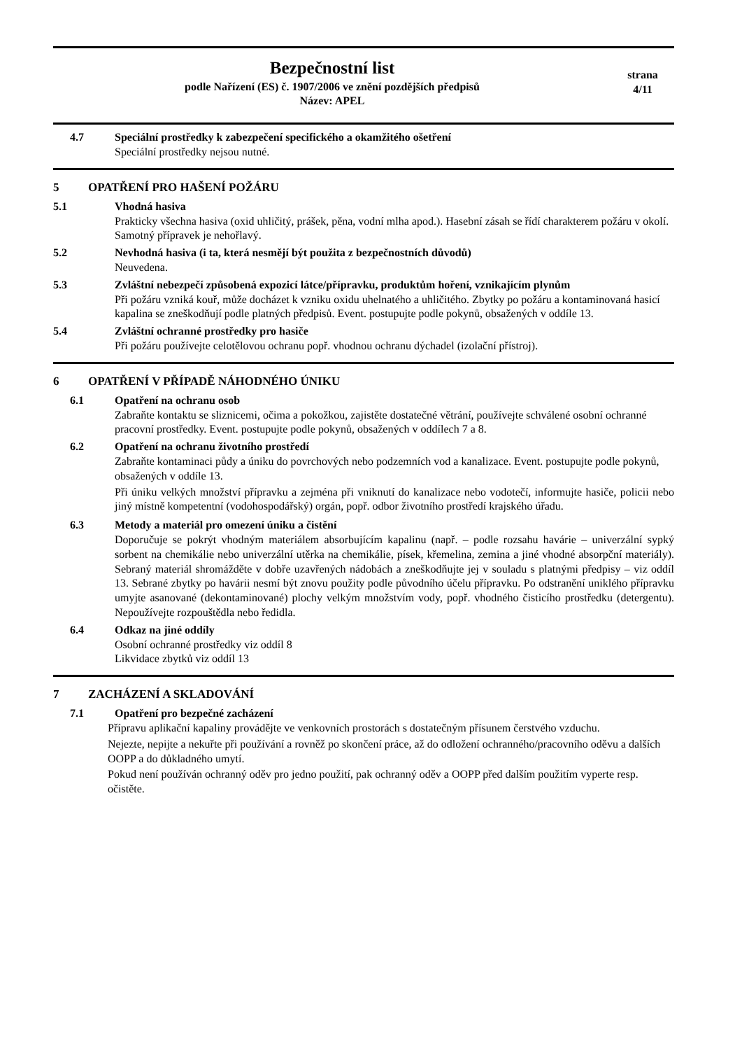Bezpečnostní list
podle Nařízení (ES) č. 1907/2006 ve znění pozdějších předpisů
Název: APEL
strana
4/11
4.7 Speciální prostředky k zabezpečení specifického a okamžitého ošetření
Speciální prostředky nejsou nutné.
5 OPATŘENÍ PRO HAŠENÍ POŽÁRU
5.1 Vhodná hasiva
Prakticky všechna hasiva (oxid uhličitý, prášek, pěna, vodní mlha apod.). Hasební zásah se řídí charakterem požáru v okolí. Samotný přípravek je nehořlavý.
5.2 Nevhodná hasiva (i ta, která nesmějí být použita z bezpečnostních důvodů)
Neuvedena.
5.3 Zvláštní nebezpečí způsobená expozicí látce/přípravku, produktům hoření, vznikajícím plynům
Při požáru vzniká kouř, může docházet k vzniku oxidu uhelnatého a uhličitého. Zbytky po požáru a kontaminovaná hasicí kapalina se zneškodňují podle platných předpisů. Event. postupujte podle pokynů, obsažených v oddíle 13.
5.4 Zvláštní ochranné prostředky pro hasiče
Při požáru používejte celotělovou ochranu popř. vhodnou ochranu dýchadel (izolační přístroj).
6 OPATŘENÍ V PŘÍPADĚ NÁHODNÉHO ÚNIKU
6.1 Opatření na ochranu osob
Zabraňte kontaktu se sliznicemi, očima a pokožkou, zajistěte dostatečné větrání, používejte schválené osobní ochranné pracovní prostředky. Event. postupujte podle pokynů, obsažených v oddílech 7 a 8.
6.2 Opatření na ochranu životního prostředí
Zabraňte kontaminaci půdy a úniku do povrchových nebo podzemních vod a kanalizace. Event. postupujte podle pokynů, obsažených v oddíle 13.
Při úniku velkých množství přípravku a zejména při vniknutí do kanalizace nebo vodotečí, informujte hasiče, policii nebo jiný místně kompetentní (vodohospodářský) orgán, popř. odbor životního prostředí krajského úřadu.
6.3 Metody a materiál pro omezení úniku a čistění
Doporučuje se pokrýt vhodným materiálem absorbujícím kapalinu (např. – podle rozsahu havárie – univerzální sypký sorbent na chemikálie nebo univerzální utěrka na chemikálie, písek, křemelina, zemina a jiné vhodné absorpční materiály). Sebraný materiál shromážděte v dobře uzavřených nádobách a zneškodňujte jej v souladu s platnými předpisy – viz oddíl 13. Sebrané zbytky po havárii nesmí být znovu použity podle původního účelu přípravku. Po odstranění uniklého přípravku umyjte asanované (dekontaminované) plochy velkým množstvím vody, popř. vhodného čisticího prostředku (detergentu). Nepoužívejte rozpouštědla nebo ředidla.
6.4 Odkaz na jiné oddíly
Osobní ochranné prostředky viz oddíl 8
Likvidace zbytků viz oddíl 13
7 ZACHÁZENÍ A SKLADOVÁNÍ
7.1 Opatření pro bezpečné zacházení
Přípravu aplikační kapaliny provádějte ve venkovních prostorách s dostatečným přísunem čerstvého vzduchu.
Nejezte, nepijte a nekuřte při používání a rovněž po skončení práce, až do odložení ochranného/pracovního oděvu a dalších OOPP a do důkladného umytí.
Pokud není používán ochranný oděv pro jedno použití, pak ochranný oděv a OOPP před dalším použitím vyperte resp. očistěte.